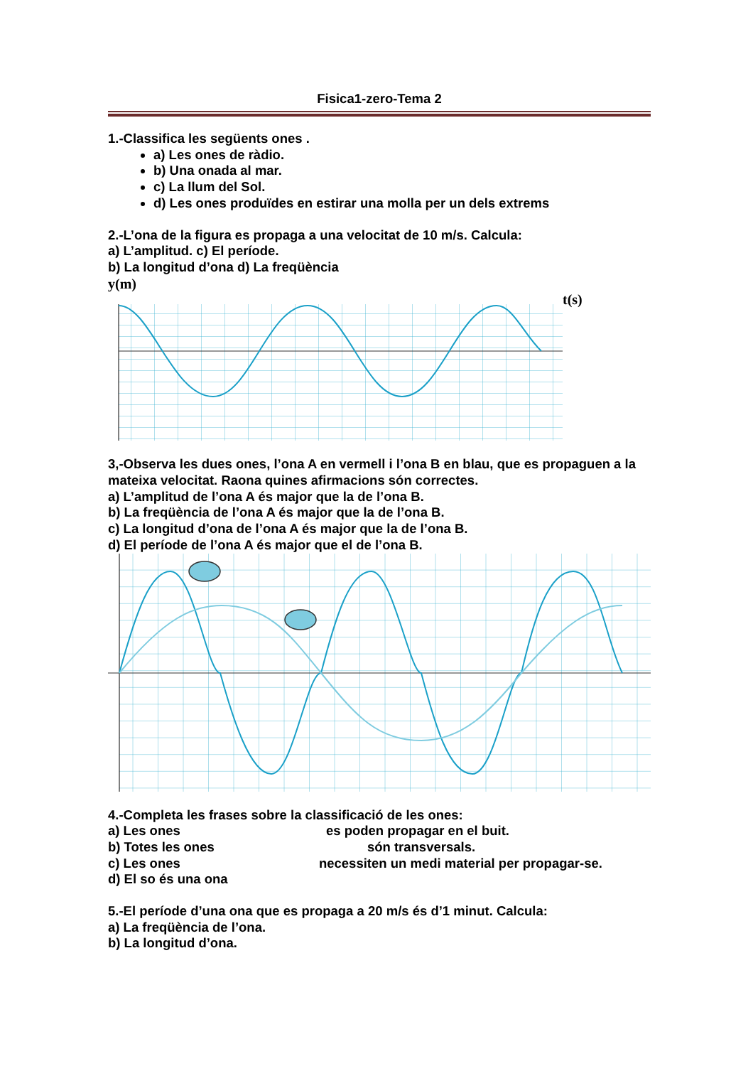Fisica1-zero-Tema 2
1.-Classifica les següents ones .
a) Les ones de ràdio.
b) Una onada al mar.
c) La llum del Sol.
d) Les ones produïdes en estirar una molla per un dels extrems
2.-L’ona de la figura es propaga a una velocitat de 10 m/s. Calcula:
a) L’amplitud. c) El període.
b) La longitud d’ona d) La freqüència
y(m)
t(s)
3,-Observa les dues ones, l’ona A en vermell i l’ona B en blau, que es propaguen a la mateixa velocitat. Raona quines afirmacions són correctes.
a) L’amplitud de l’ona A és major que la de l’ona B.
b) La freqüència de l’ona A és major que la de l’ona B.
c) La longitud d’ona de l’ona A és major que la de l’ona B.
d) El període de l’ona A és major que el de l’ona B.
4.-Completa les frases sobre la classificació de les ones:
a) Les ones es poden propagar en el buit.
b) Totes les ones són transversals.
c) Les ones necessiten un medi material per propagar-se.
d) El so és una ona
5.-El període d’una ona que es propaga a 20 m/s és d’1 minut. Calcula:
a) La freqüència de l’ona.
b) La longitud d’ona.